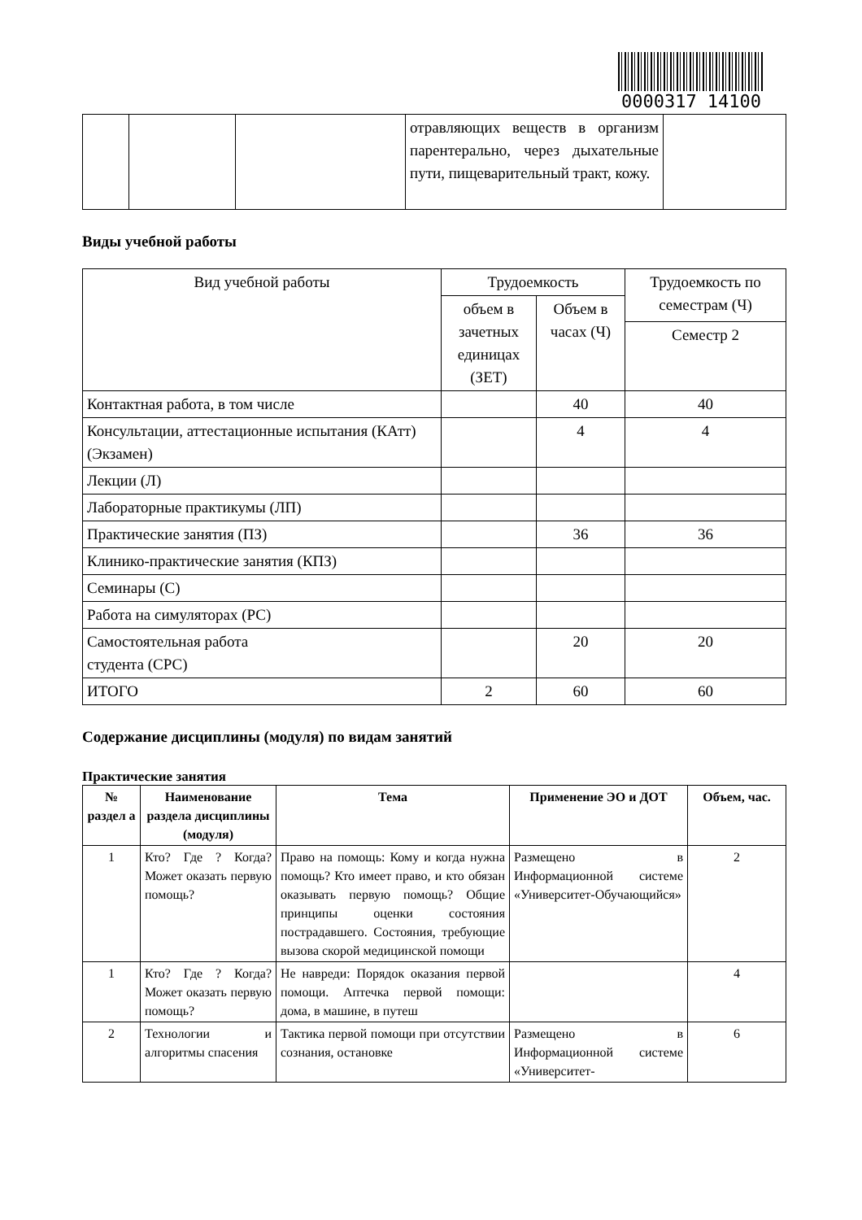0000317 14100
| | | | отравляющих веществ в организм парентерально, через дыхательные пути, пищеварительный тракт, кожу. | |
Виды учебной работы
| Вид учебной работы | Трудоемкость | | Трудоемкость по семестрам (Ч) |
| | объем в зачетных единицах (ЗЕТ) | Объем в часах (Ч) | |
| | | | Семестр 2 |
| Контактная работа, в том числе | | 40 | 40 |
| Консультации, аттестационные испытания (КАтт) (Экзамен) | | 4 | 4 |
| Лекции (Л) | | | |
| Лабораторные практикумы (ЛП) | | | |
| Практические занятия (ПЗ) | | 36 | 36 |
| Клинико-практические занятия (КПЗ) | | | |
| Семинары (С) | | | |
| Работа на симуляторах (РС) | | | |
| Самостоятельная работа студента (СРС) | | 20 | 20 |
| ИТОГО | 2 | 60 | 60 |
Содержание дисциплины (модуля) по видам занятий
Практические занятия
| № раздел а | Наименование раздела дисциплины (модуля) | Тема | Применение ЭО и ДОТ | Объем, час. |
| --- | --- | --- | --- | --- |
| 1 | Кто? Где ? Когда? Может оказать первую помощь? | Право на помощь: Кому и когда нужна помощь? Кто имеет право, и кто обязан оказывать первую помощь? Общие принципы оценки состояния пострадавшего. Состояния, требующие вызова скорой медицинской помощи | Размещено в Информационной системе «Университет-Обучающийся» | 2 |
| 1 | Кто? Где ? Когда? Может оказать первую помощь? | Не навреди: Порядок оказания первой помощи. Аптечка первой помощи: дома, в машине, в путеш | | 4 |
| 2 | Технологии и алгоритмы спасения | Тактика первой помощи при отсутствии сознания, остановке | Размещено в Информационной системе «Университет- | 6 |